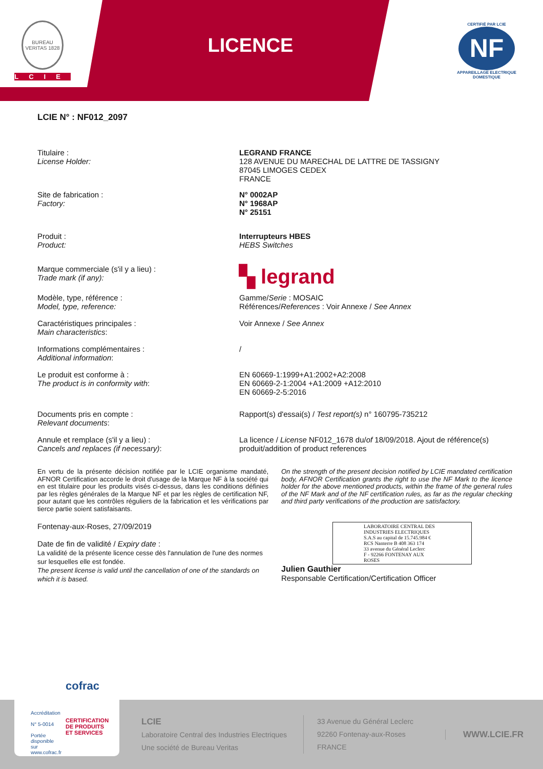BUREAU VERITAS 1828
LCIE
LICENCE
CERTIFIÉ PAR LCIE
NF
APPAREILLAGE ELECTRIQUE DOMESTIQUE
LCIE N° : NF012_2097
Titulaire :
License Holder:
LEGRAND FRANCE
128 AVENUE DU MARECHAL DE LATTRE DE TASSIGNY
87045 LIMOGES CEDEX
FRANCE
Site de fabrication :
Factory:
N° 0002AP
N° 1968AP
N° 25151
Produit :
Product:
Interrupteurs HBES
HEBS Switches
Marque commerciale (s'il y a lieu) :
Trade mark (if any):
▚ legrand
Modèle, type, référence :
Model, type, reference:
Gamme/Serie : MOSAIC
Références/References : Voir Annexe / See Annex
Caractéristiques principales :
Main characteristics:
Voir Annexe / See Annex
Informations complémentaires :
Additional information:
/
Le produit est conforme à :
The product is in conformity with:
EN 60669-1:1999+A1:2002+A2:2008
EN 60669-2-1:2004 +A1:2009 +A12:2010
EN 60669-2-5:2016
Documents pris en compte :
Relevant documents:
Rapport(s) d'essai(s) / Test report(s) n° 160795-735212
Annule et remplace (s'il y a lieu) :
Cancels and replaces (if necessary):
La licence / License NF012_1678 du/of 18/09/2018. Ajout de référence(s) produit/addition of product references
En vertu de la présente décision notifiée par le LCIE organisme mandaté, AFNOR Certification accorde le droit d'usage de la Marque NF à la société qui en est titulaire pour les produits visés ci-dessus, dans les conditions définies par les règles générales de la Marque NF et par les règles de certification NF, pour autant que les contrôles réguliers de la fabrication et les vérifications par tierce partie soient satisfaisants.
On the strength of the present decision notified by LCIE mandated certification body, AFNOR Certification grants the right to use the NF Mark to the licence holder for the above mentioned products, within the frame of the general rules of the NF Mark and of the NF certification rules, as far as the regular checking and third party verifications of the production are satisfactory.
Fontenay-aux-Roses, 27/09/2019
Date de fin de validité / Expiry date :
La validité de la présente licence cesse dès l'annulation de l'une des normes sur lesquelles elle est fondée.
The present license is valid until the cancellation of one of the standards on which it is based.
LABORATOIRE CENTRAL DES INDUSTRIES ELECTRIQUES
S.A.S au capital de 15.745.984 €
RCS Nanterre B 408 363 174
33 avenue du Général Leclerc
F - 92266 FONTENAY AUX ROSES
Julien Gauthier
Responsable Certification/Certification Officer
LCIE
Laboratoire Central des Industries Electriques
Une société de Bureau Veritas
33 Avenue du Général Leclerc
92260 Fontenay-aux-Roses
FRANCE
WWW.LCIE.FR
Accréditation
N° 5-0014
Portée disponible sur www.cofrac.fr
cofrac
CERTIFICATION DE PRODUITS ET SERVICES